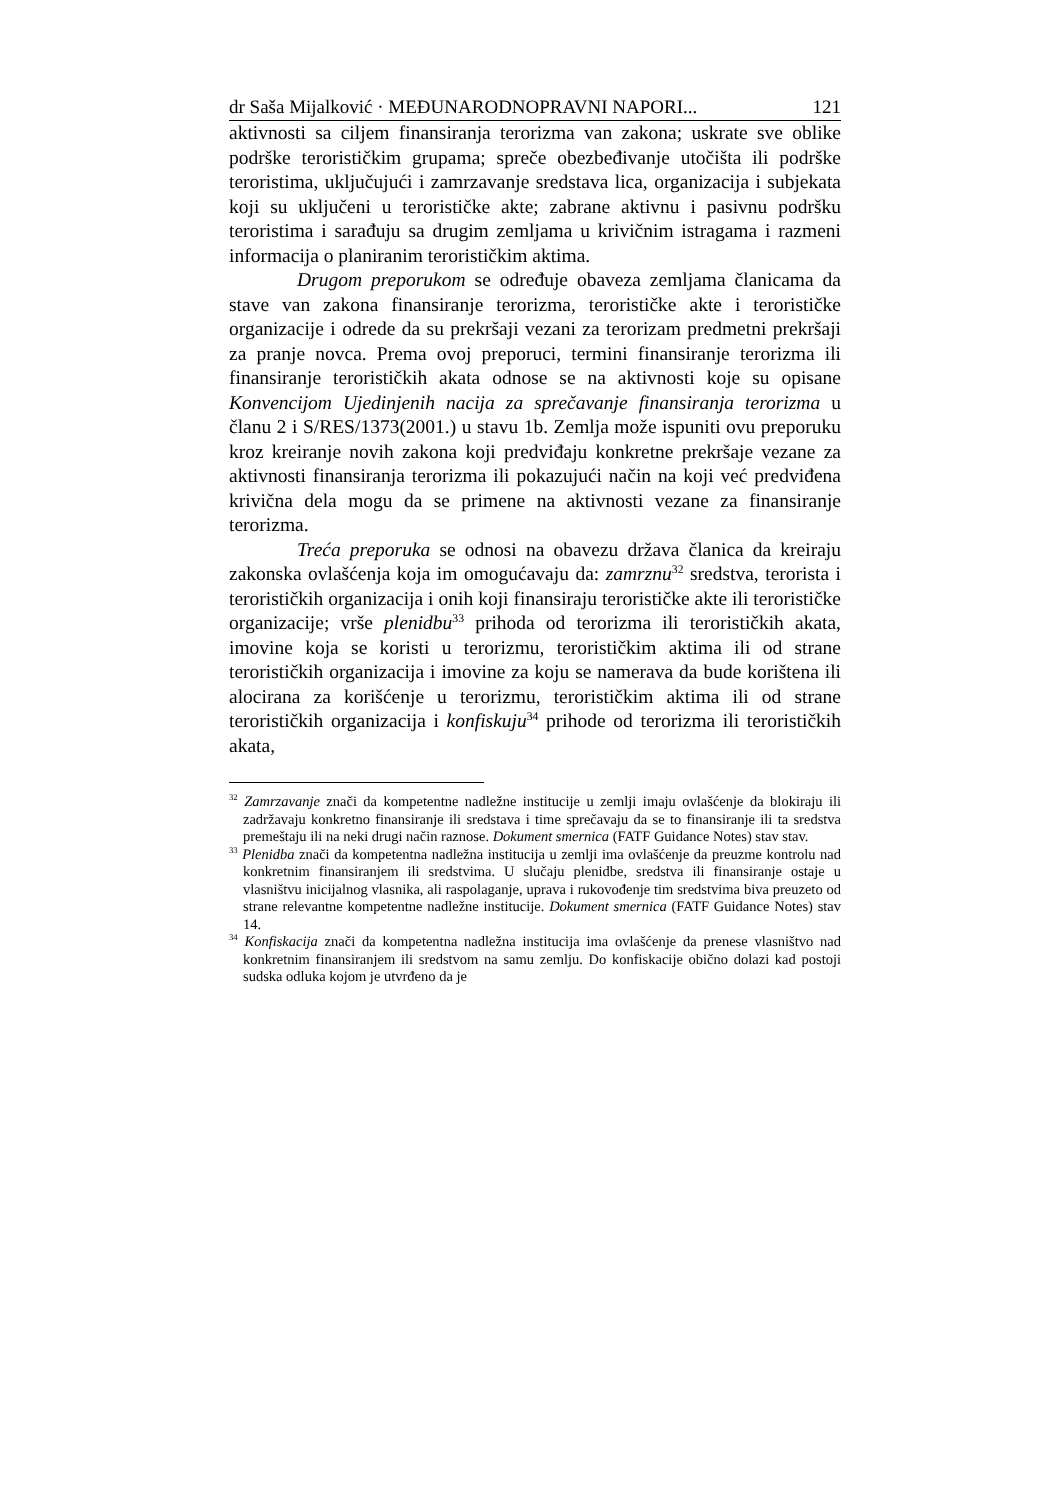dr Saša Mijalković · MEĐUNARODNOPRAVNI NAPORI... 121
aktivnosti sa ciljem finansiranja terorizma van zakona; uskrate sve oblike podrške terorističkim grupama; spreče obezbeđivanje utočišta ili podrške teroristima, uključujući i zamrzavanje sredstava lica, organizacija i subjekata koji su uključeni u terorističke akte; zabrane aktivnu i pasivnu podršku teroristima i sarađuju sa drugim zemljama u krivičnim istragama i razmeni informacija o planiranim terorističkim aktima.
Drugom preporukom se određuje obaveza zemljama članicama da stave van zakona finansiranje terorizma, terorističke akte i terorističke organizacije i odrede da su prekršaji vezani za terorizam predmetni prekršaji za pranje novca. Prema ovoj preporuci, termini finansiranje terorizma ili finansiranje terorističkih akata odnose se na aktivnosti koje su opisane Konvencijom Ujedinjenih nacija za sprečavanje finansiranja terorizma u članu 2 i S/RES/1373(2001.) u stavu 1b. Zemlja može ispuniti ovu preporuku kroz kreiranje novih zakona koji predviđaju konkretne prekršaje vezane za aktivnosti finansiranja terorizma ili pokazujući način na koji već predviđena krivična dela mogu da se primene na aktivnosti vezane za finansiranje terorizma.
Treća preporuka se odnosi na obavezu država članica da kreiraju zakonska ovlašćenja koja im omogućavaju da: zamrznu<sup>32</sup> sredstva, terorista i terorističkih organizacija i onih koji finansiraju terorističke akte ili terorističke organizacije; vrše plenidbu<sup>33</sup> prihoda od terorizma ili terorističkih akata, imovine koja se koristi u terorizmu, terorističkim aktima ili od strane terorističkih organizacija i imovine za koju se namerava da bude korištena ili alocirana za korišćenje u terorizmu, terorističkim aktima ili od strane terorističkih organizacija i konfiskuju<sup>34</sup> prihode od terorizma ili terorističkih akata,
<sup>32</sup> Zamrzavanje znači da kompetentne nadležne institucije u zemlji imaju ovlašćenje da blokiraju ili zadržavaju konkretno finansiranje ili sredstava i time sprečavaju da se to finansiranje ili ta sredstva premeštaju ili na neki drugi način raznose. Dokument smernica (FATF Guidance Notes) stav stav.
<sup>33</sup> Plenidba znači da kompetentna nadležna institucija u zemlji ima ovlašćenje da preuzme kontrolu nad konkretnim finansiranjem ili sredstvima. U slučaju plenidbe, sredstva ili finansiranje ostaje u vlasništvu inicijalnog vlasnika, ali raspolaganje, uprava i rukovođenje tim sredstvima biva preuzeto od strane relevantne kompetentne nadležne institucije. Dokument smernica (FATF Guidance Notes) stav 14.
<sup>34</sup> Konfiskacija znači da kompetentna nadležna institucija ima ovlašćenje da prenese vlasništvo nad konkretnim finansiranjem ili sredstvom na samu zemlju. Do konfiskacije obično dolazi kad postoji sudska odluka kojom je utvrđeno da je